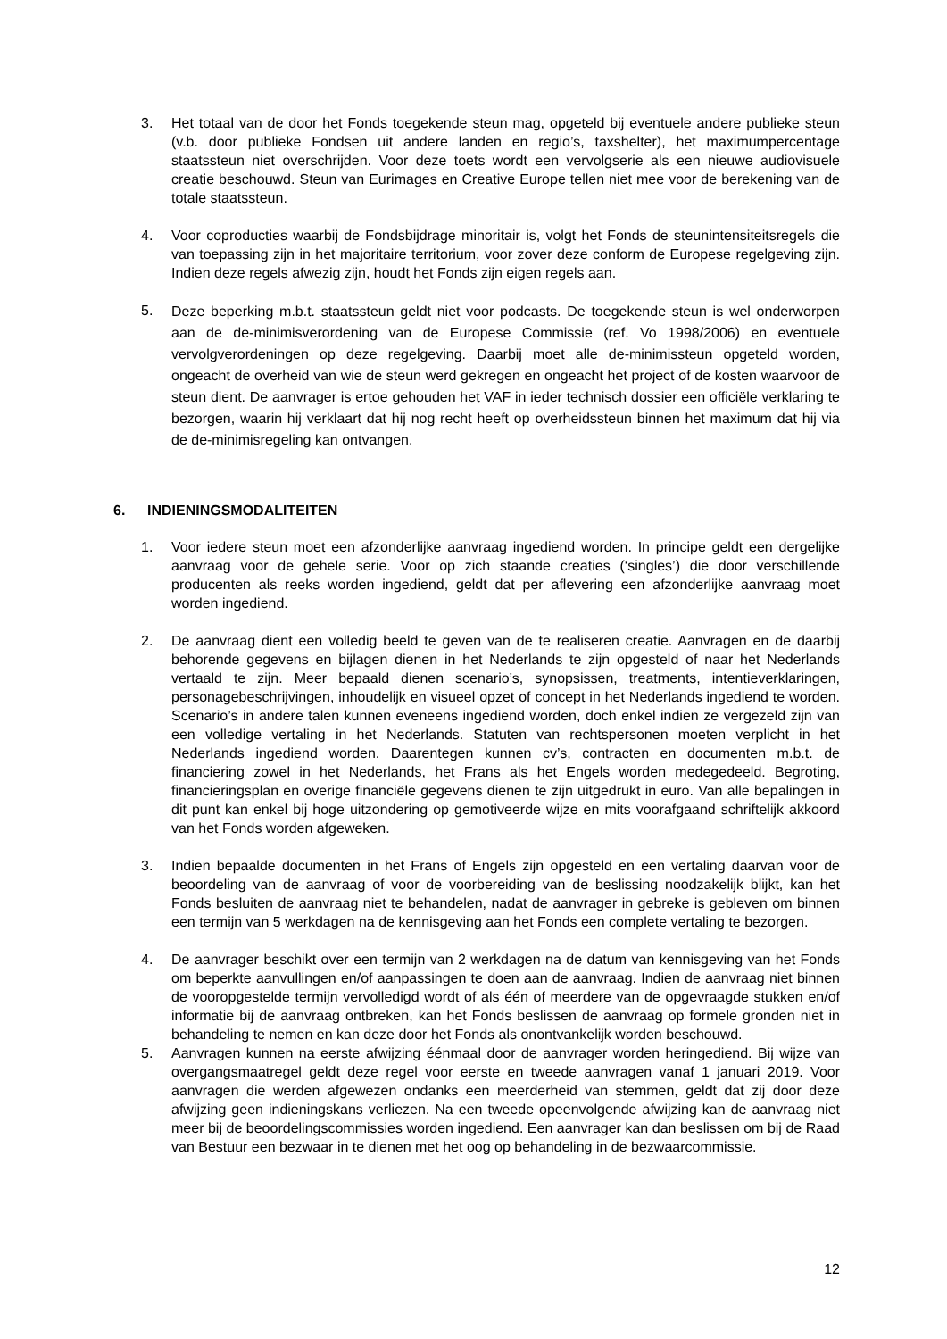3. Het totaal van de door het Fonds toegekende steun mag, opgeteld bij eventuele andere publieke steun (v.b. door publieke Fondsen uit andere landen en regio’s, taxshelter), het maximumpercentage staatssteun niet overschrijden. Voor deze toets wordt een vervolgserie als een nieuwe audiovisuele creatie beschouwd. Steun van Eurimages en Creative Europe tellen niet mee voor de berekening van de totale staatssteun.
4. Voor coproducties waarbij de Fondsbijdrage minoritair is, volgt het Fonds de steunintensiteitsregels die van toepassing zijn in het majoritaire territorium, voor zover deze conform de Europese regelgeving zijn. Indien deze regels afwezig zijn, houdt het Fonds zijn eigen regels aan.
5.
Deze beperking m.b.t. staatssteun geldt niet voor podcasts. De toegekende steun is wel onderworpen aan de de-minimisverordening van de Europese Commissie (ref. Vo 1998/2006) en eventuele vervolgverordeningen op deze regelgeving. Daarbij moet alle de-minimissteun opgeteld worden, ongeacht de overheid van wie de steun werd gekregen en ongeacht het project of de kosten waarvoor de steun dient. De aanvrager is ertoe gehouden het VAF in ieder technisch dossier een officiële verklaring te bezorgen, waarin hij verklaart dat hij nog recht heeft op overheidssteun binnen het maximum dat hij via de de-minimisregeling kan ontvangen.
6. INDIENINGSMODALITEITEN
1. Voor iedere steun moet een afzonderlijke aanvraag ingediend worden. In principe geldt een dergelijke aanvraag voor de gehele serie. Voor op zich staande creaties (‘singles’) die door verschillende producenten als reeks worden ingediend, geldt dat per aflevering een afzonderlijke aanvraag moet worden ingediend.
2. De aanvraag dient een volledig beeld te geven van de te realiseren creatie. Aanvragen en de daarbij behorende gegevens en bijlagen dienen in het Nederlands te zijn opgesteld of naar het Nederlands vertaald te zijn. Meer bepaald dienen scenario’s, synopsissen, treatments, intentieverklaringen, personagebeschrijvingen, inhoudelijk en visueel opzet of concept in het Nederlands ingediend te worden. Scenario’s in andere talen kunnen eveneens ingediend worden, doch enkel indien ze vergezeld zijn van een volledige vertaling in het Nederlands. Statuten van rechtspersonen moeten verplicht in het Nederlands ingediend worden. Daarentegen kunnen cv’s, contracten en documenten m.b.t. de financiering zowel in het Nederlands, het Frans als het Engels worden medegedeeld. Begroting, financieringsplan en overige financiële gegevens dienen te zijn uitgedrukt in euro. Van alle bepalingen in dit punt kan enkel bij hoge uitzondering op gemotiveerde wijze en mits voorafgaand schriftelijk akkoord van het Fonds worden afgeweken.
3. Indien bepaalde documenten in het Frans of Engels zijn opgesteld en een vertaling daarvan voor de beoordeling van de aanvraag of voor de voorbereiding van de beslissing noodzakelijk blijkt, kan het Fonds besluiten de aanvraag niet te behandelen, nadat de aanvrager in gebreke is gebleven om binnen een termijn van 5 werkdagen na de kennisgeving aan het Fonds een complete vertaling te bezorgen.
4. De aanvrager beschikt over een termijn van 2 werkdagen na de datum van kennisgeving van het Fonds om beperkte aanvullingen en/of aanpassingen te doen aan de aanvraag. Indien de aanvraag niet binnen de vooropgestelde termijn vervolledigd wordt of als één of meerdere van de opgevraagde stukken en/of informatie bij de aanvraag ontbreken, kan het Fonds beslissen de aanvraag op formele gronden niet in behandeling te nemen en kan deze door het Fonds als onontvankelijk worden beschouwd.
5. Aanvragen kunnen na eerste afwijzing éénmaal door de aanvrager worden heringediend. Bij wijze van overgangsmaatregel geldt deze regel voor eerste en tweede aanvragen vanaf 1 januari 2019. Voor aanvragen die werden afgewezen ondanks een meerderheid van stemmen, geldt dat zij door deze afwijzing geen indieningskans verliezen. Na een tweede opeenvolgende afwijzing kan de aanvraag niet meer bij de beoordelingscommissies worden ingediend. Een aanvrager kan dan beslissen om bij de Raad van Bestuur een bezwaar in te dienen met het oog op behandeling in de bezwaarcommissie.
12